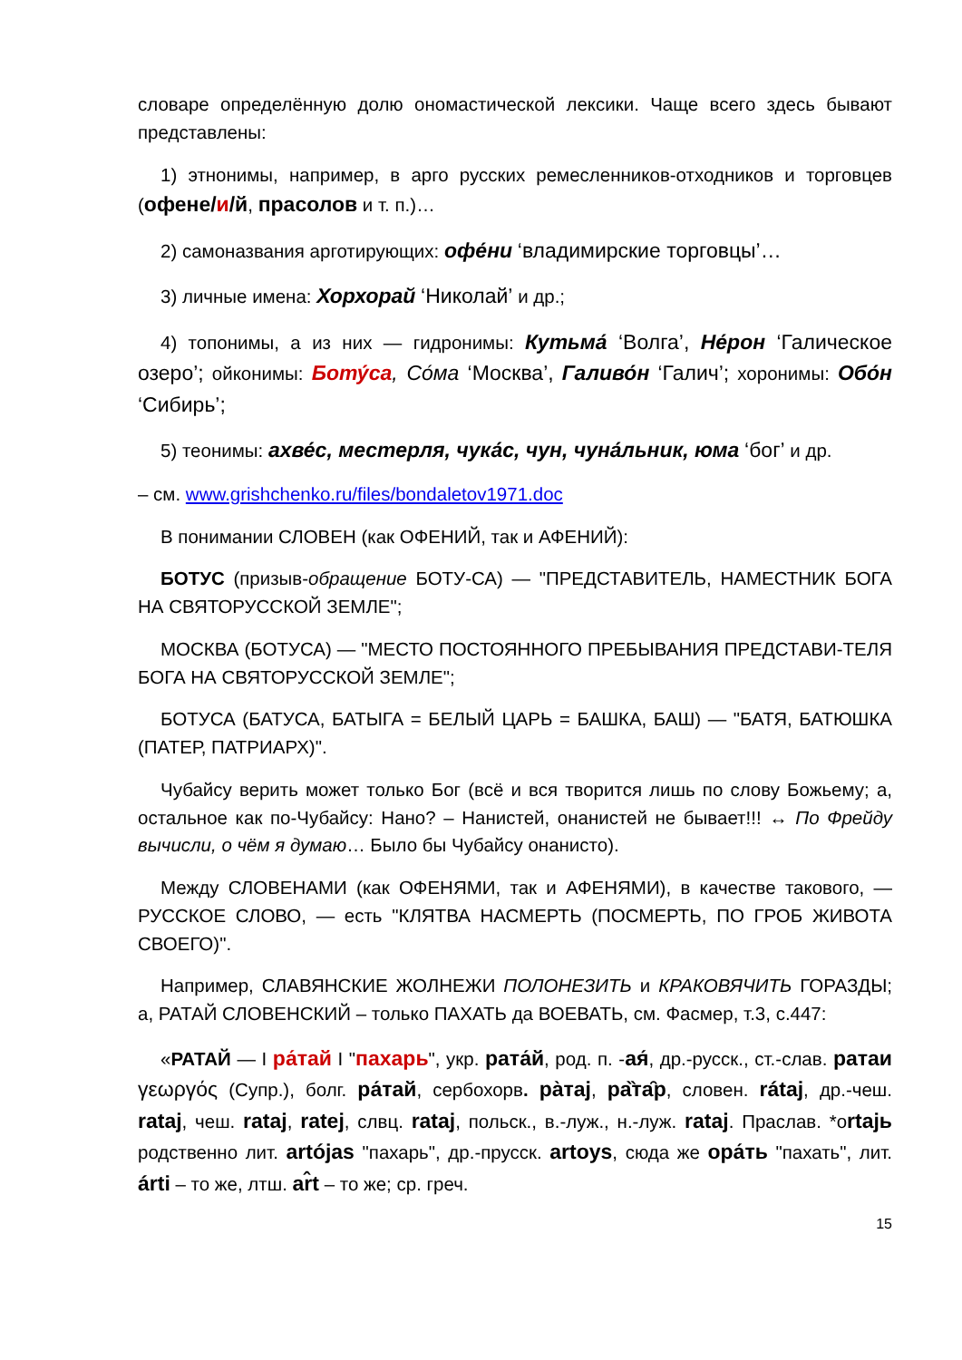словаре определённую долю ономастической лексики. Чаще всего здесь бывают представлены:
1) этнонимы, например, в арго русских ремесленников-отходников и торговцев (офене/и/й, прасолов и т. п.)…
2) самоназвания арготирующих: офе́ни ‘владимирские торговцы’…
3) личные имена: Хорхорай ‘Николай’ и др.;
4) топонимы, а из них — гидронимы: Кутьма́ ‘Волга’, Не́рон ‘Галическое озеро’; ойконимы: Боту́са, Со́ма ‘Москва’, Галиво́н ‘Галич’; хоронимы: Обо́н ‘Сибирь’;
5) теонимы: ахве́с, местерля, чука́с, чун, чуна́льник, юма ‘бог’ и др.
– см. www.grishchenko.ru/files/bondaletov1971.doc
В понимании СЛОВЕН (как ОФЕНИЙ, так и АФЕНИЙ):
БОТУС (призыв-обращение БОТУ-СА) — "ПРЕДСТАВИТЕЛЬ, НАМЕСТНИК БОГА НА СВЯТОРУССКОЙ ЗЕМЛЕ";
МОСКВА (БОТУСА) — "МЕСТО ПОСТОЯННОГО ПРЕБЫВАНИЯ ПРЕДСТАВИ-ТЕЛЯ БОГА НА СВЯТОРУССКОЙ ЗЕМЛЕ";
БОТУСА (БАТУСА, БАТЫГА = БЕЛЫЙ ЦАРЬ = БАШКА, БАШ) — "БАТЯ, БАТЮШКА (ПАТЕР, ПАТРИАРХ)".
Чубайсу верить может только Бог (всё и вся творится лишь по слову Божьему; а, остальное как по-Чубайсу: Нано? – Нанистей, онанистей не бывает!!! ↔ По Фрейду вычисли, о чём я думаю… Было бы Чубайсу онанисто).
Между СЛОВЕНАМИ (как ОФЕНЯМИ, так и АФЕНЯМИ), в качестве такового, — РУССКОЕ СЛОВО, — есть "КЛЯТВА НАСМЕРТЬ (ПОСМЕРТЬ, ПО ГРОБ ЖИВОТА СВОЕГО)".
Например, СЛАВЯНСКИЕ ЖОЛНЕЖИ ПОЛОНЕЗИТЬ и КРАКОВЯЧИТЬ ГОРАЗДЫ; а, РАТАЙ СЛОВЕНСКИЙ – только ПАХАТЬ да ВОЕВАТЬ, см. Фасмер, т.3, с.447:
«РАТАЙ — I ра́тай I "пахарь", укр. рата́й, род. п. -ая́, др.-русск., ст.-слав. ратаи γεωργός (Супр.), болг. ра́тай, сербохорв. ра̀тај, ра̏та̑р, словен. rátaj, др.-чеш. rataj, чеш. rataj, ratej, слвц. rataj, польск., в.-луж., н.-луж. rataj. Праслав. *оrtajь родственно лит. artójas "пахарь", др.-прусск. artoys, сюда же ора́ть "пахать", лит. árti – то же, лтш. ar̂t – то же; ср. греч.
15